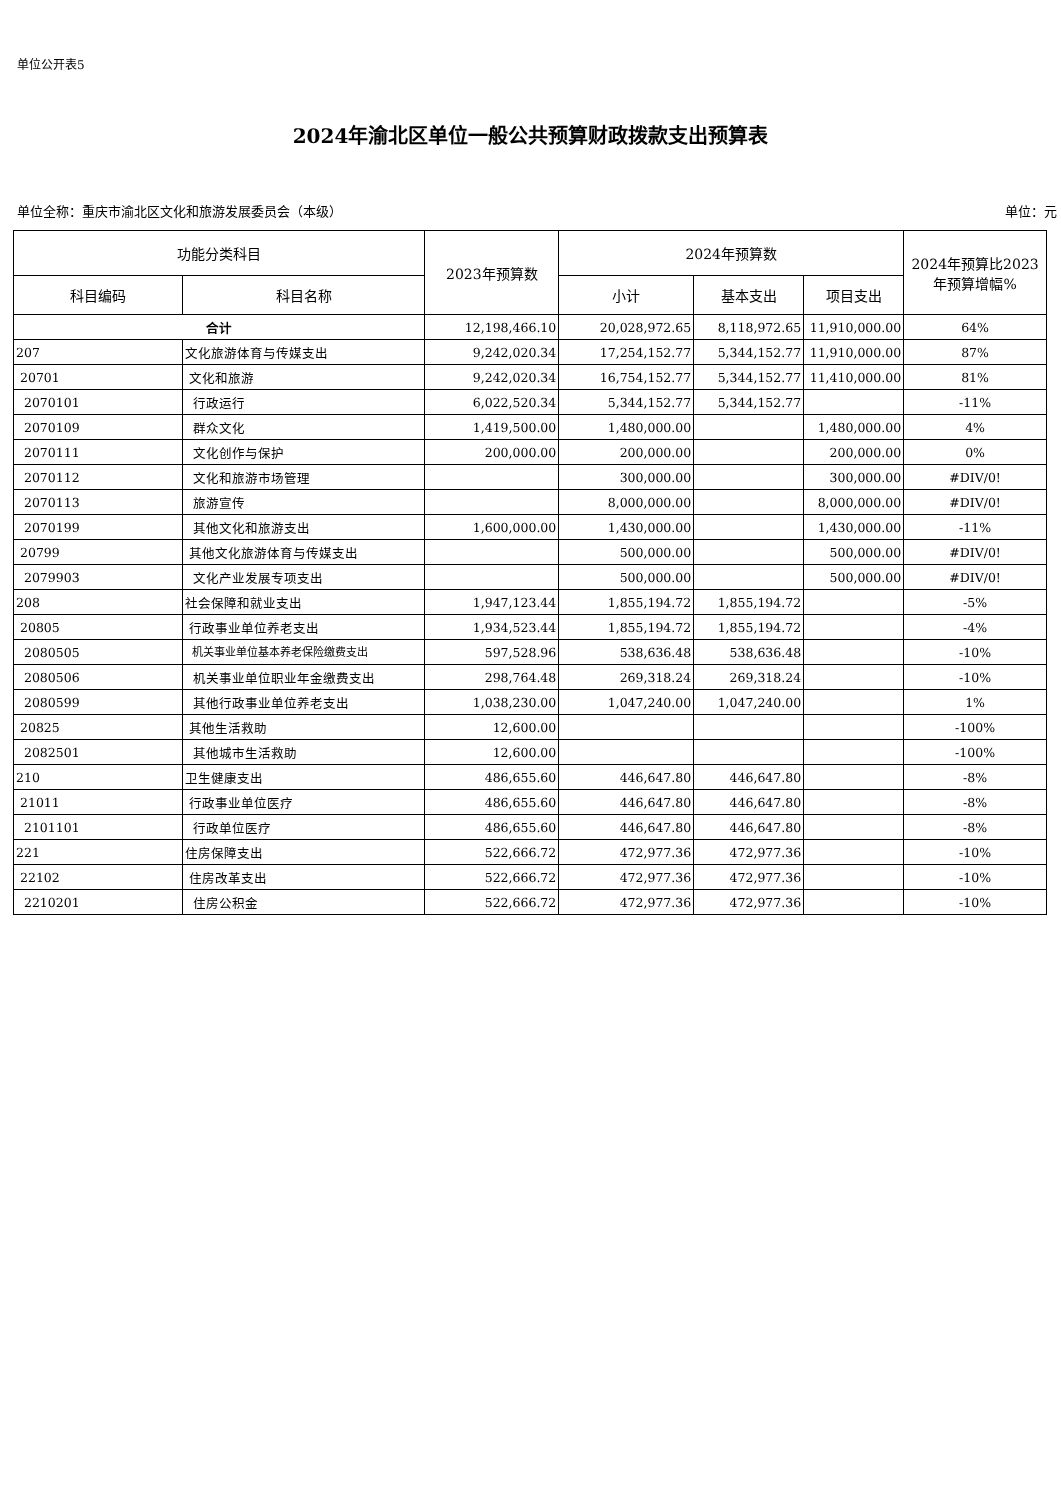单位公开表5
2024年渝北区单位一般公共预算财政拨款支出预算表
单位全称：重庆市渝北区文化和旅游发展委员会（本级） 单位：元
| 功能分类科目 | | 2023年预算数 | 2024年预算数 | | | 2024年预算比2023年预算增幅% |
| --- | --- | --- | --- | --- | --- | --- |
| 科目编码 | 科目名称 | | 小计 | 基本支出 | 项目支出 | |
| 合计 | | 12,198,466.10 | 20,028,972.65 | 8,118,972.65 | 11,910,000.00 | 64% |
| 207 | 文化旅游体育与传媒支出 | 9,242,020.34 | 17,254,152.77 | 5,344,152.77 | 11,910,000.00 | 87% |
| 20701 | 文化和旅游 | 9,242,020.34 | 16,754,152.77 | 5,344,152.77 | 11,410,000.00 | 81% |
| 2070101 | 行政运行 | 6,022,520.34 | 5,344,152.77 | 5,344,152.77 | | -11% |
| 2070109 | 群众文化 | 1,419,500.00 | 1,480,000.00 | | 1,480,000.00 | 4% |
| 2070111 | 文化创作与保护 | 200,000.00 | 200,000.00 | | 200,000.00 | 0% |
| 2070112 | 文化和旅游市场管理 | | 300,000.00 | | 300,000.00 | #DIV/0! |
| 2070113 | 旅游宣传 | | 8,000,000.00 | | 8,000,000.00 | #DIV/0! |
| 2070199 | 其他文化和旅游支出 | 1,600,000.00 | 1,430,000.00 | | 1,430,000.00 | -11% |
| 20799 | 其他文化旅游体育与传媒支出 | | 500,000.00 | | 500,000.00 | #DIV/0! |
| 2079903 | 文化产业发展专项支出 | | 500,000.00 | | 500,000.00 | #DIV/0! |
| 208 | 社会保障和就业支出 | 1,947,123.44 | 1,855,194.72 | 1,855,194.72 | | -5% |
| 20805 | 行政事业单位养老支出 | 1,934,523.44 | 1,855,194.72 | 1,855,194.72 | | -4% |
| 2080505 | 机关事业单位基本养老保险缴费支出 | 597,528.96 | 538,636.48 | 538,636.48 | | -10% |
| 2080506 | 机关事业单位职业年金缴费支出 | 298,764.48 | 269,318.24 | 269,318.24 | | -10% |
| 2080599 | 其他行政事业单位养老支出 | 1,038,230.00 | 1,047,240.00 | 1,047,240.00 | | 1% |
| 20825 | 其他生活救助 | 12,600.00 | | | | -100% |
| 2082501 | 其他城市生活救助 | 12,600.00 | | | | -100% |
| 210 | 卫生健康支出 | 486,655.60 | 446,647.80 | 446,647.80 | | -8% |
| 21011 | 行政事业单位医疗 | 486,655.60 | 446,647.80 | 446,647.80 | | -8% |
| 2101101 | 行政单位医疗 | 486,655.60 | 446,647.80 | 446,647.80 | | -8% |
| 221 | 住房保障支出 | 522,666.72 | 472,977.36 | 472,977.36 | | -10% |
| 22102 | 住房改革支出 | 522,666.72 | 472,977.36 | 472,977.36 | | -10% |
| 2210201 | 住房公积金 | 522,666.72 | 472,977.36 | 472,977.36 | | -10% |